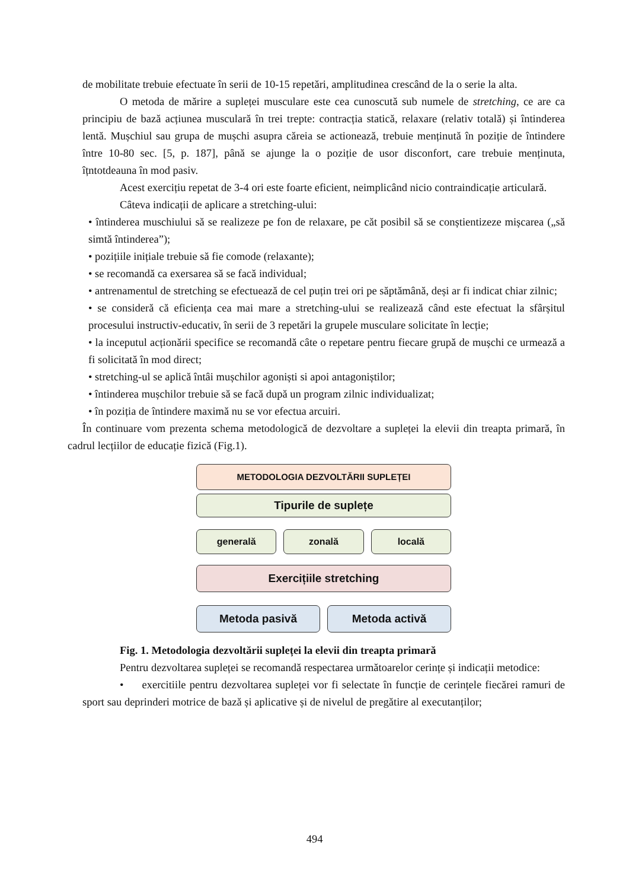de mobilitate trebuie efectuate în serii de 10-15 repetări, amplitudinea crescând de la o serie la alta.
O metoda de mărire a supleței musculare este cea cunoscută sub numele de stretching, ce are ca principiu de bază acțiunea musculară în trei trepte: contracția statică, relaxare (relativ totală) și întinderea lentă. Mușchiul sau grupa de mușchi asupra căreia se actionează, trebuie menținută în poziție de întindere între 10-80 sec. [5, p. 187], până se ajunge la o poziție de usor disconfort, care trebuie menținuta, îțntotdeauna în mod pasiv.
Acest exercițiu repetat de 3-4 ori este foarte eficient, neimplicând nicio contraindicație articulară.
Câteva indicații de aplicare a stretching-ului:
• întinderea muschiului să se realizeze pe fon de relaxare, pe căt posibil să se conștientizeze mișcarea („să simtă întinderea”);
• pozițiile inițiale trebuie să fie comode (relaxante);
• se recomandă ca exersarea să se facă individual;
• antrenamentul de stretching se efectuează de cel puțin trei ori pe săptămână, deși ar fi indicat chiar zilnic;
• se consideră că eficiența cea mai mare a stretching-ului se realizează când este efectuat la sfârșitul procesului instructiv-educativ, în serii de 3 repetări la grupele musculare solicitate în lecție;
• la inceputul acționării specifice se recomandă câte o repetare pentru fiecare grupă de mușchi ce urmează a fi solicitată în mod direct;
• stretching-ul se aplică întâi mușchilor agoniști si apoi antagoniștilor;
• întinderea mușchilor trebuie să se facă după un program zilnic individualizat;
• în poziția de întindere maximă nu se vor efectua arcuiri.
În continuare vom prezenta schema metodologică de dezvoltare a supleței la elevii din treapta primară, în cadrul lecțiilor de educație fizică (Fig.1).
METODOLOGIA DEZVOLTĂRII SUPLEȚEI
Tipurile de suplețe
generală zonală locală
Exercițiile stretching
Metoda pasivă Metoda activă
Fig. 1. Metodologia dezvoltării supleței la elevii din treapta primară
Pentru dezvoltarea supleței se recomandă respectarea următoarelor cerințe și indicații metodice:
• exercitiile pentru dezvoltarea supleței vor fi selectate în funcție de cerințele fiecărei ramuri de sport sau deprinderi motrice de bază și aplicative și de nivelul de pregătire al executanților;
494